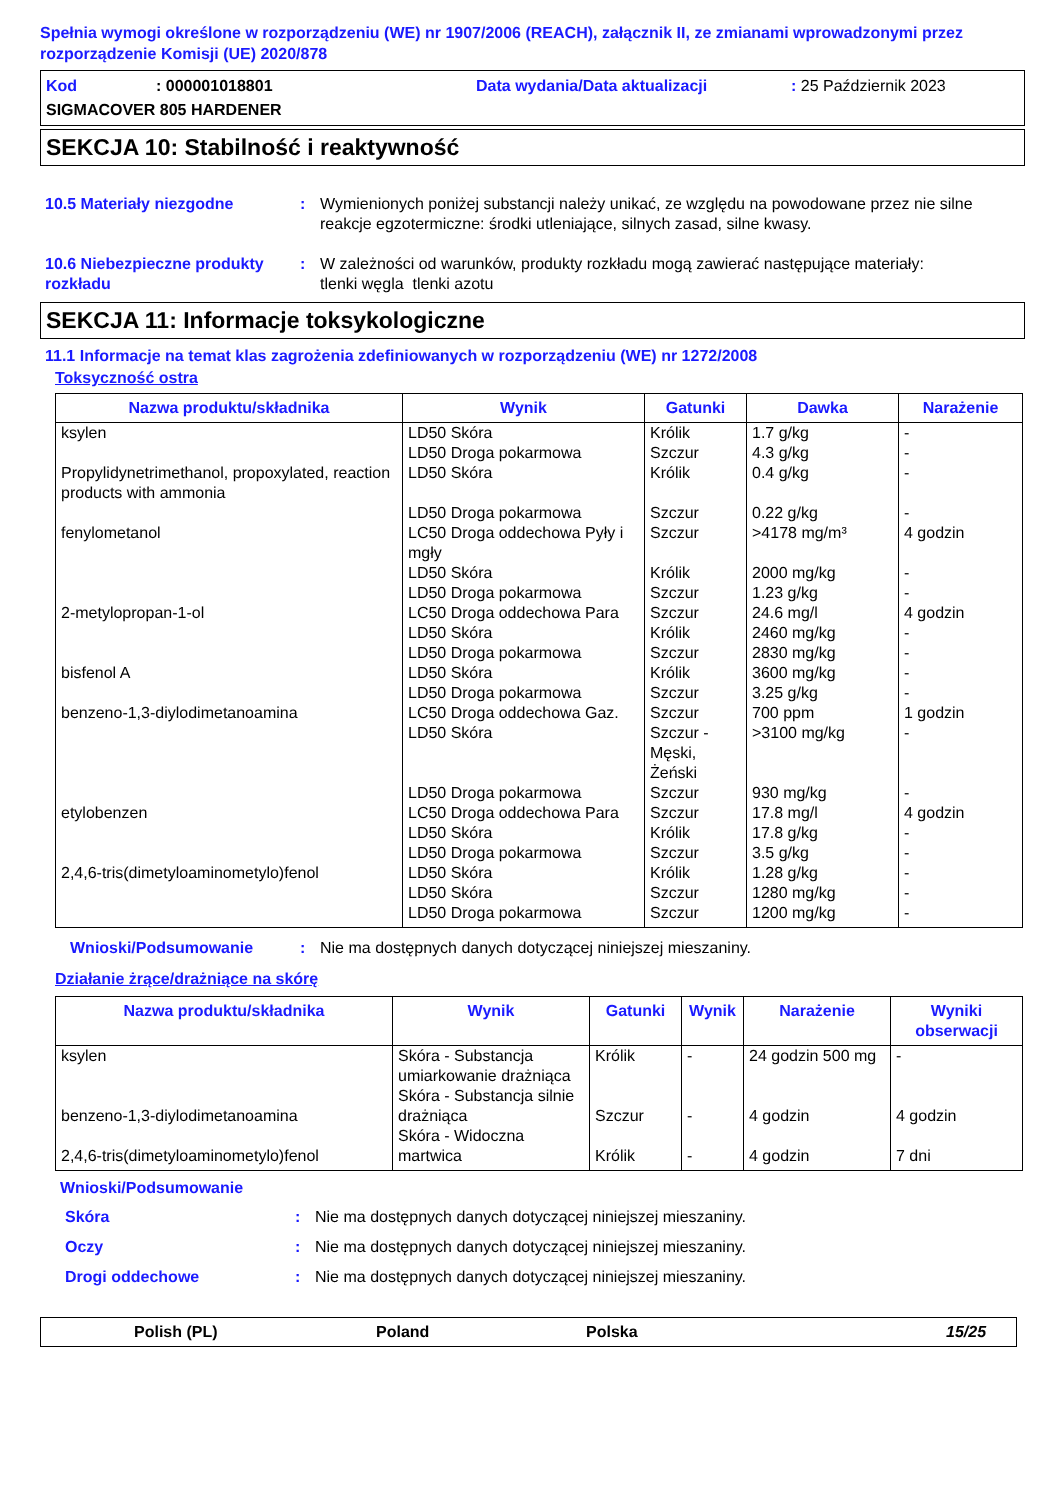Spełnia wymogi określone w rozporządzeniu (WE) nr 1907/2006 (REACH), załącznik II, ze zmianami wprowadzonymi przez rozporządzenie Komisji (UE) 2020/878
Kod: 000001018801 Data wydania/Data aktualizacji: 25 Październik 2023
SIGMACOVER 805 HARDENER
SEKCJA 10: Stabilność i reaktywność
10.5 Materiały niezgodne : Wymienionych poniżej substancji należy unikać, ze względu na powodowane przez nie silne reakcje egzotermiczne: środki utleniające, silnych zasad, silne kwasy.
10.6 Niebezpieczne produkty rozkładu
: W zależności od warunków, produkty rozkładu mogą zawierać następujące materiały:
tlenki węgla tlenki azotu
SEKCJA 11: Informacje toksykologiczne
11.1 Informacje na temat klas zagrożenia zdefiniowanych w rozporządzeniu (WE) nr 1272/2008
Toksyczność ostra
| Nazwa produktu/składnika | Wynik | Gatunki | Dawka | Narażenie |
| --- | --- | --- | --- | --- |
| ksylen Propylidynetrimethanol, propoxylated, reaction products with ammonia fenylometanol 2-metylopropan-1-ol bisfenol A benzeno-1,3-diylodimetanoamina etylobenzen 2,4,6-tris(dimetyloaminometylo)fenol | LD50 Skóra LD50 Droga pokarmowa LD50 Skóra LD50 Droga pokarmowa LC50 Droga oddechowa Pyły i mgły LD50 Skóra LD50 Droga pokarmowa LC50 Droga oddechowa Para LD50 Skóra LD50 Droga pokarmowa LD50 Skóra LD50 Droga pokarmowa LC50 Droga oddechowa Gaz. LD50 Skóra LD50 Droga pokarmowa LC50 Droga oddechowa Para LD50 Skóra LD50 Droga pokarmowa LD50 Skóra LD50 Skóra LD50 Droga pokarmowa | Królik Szczur Królik Szczur Szczur Królik Szczur Szczur Królik Szczur Królik Szczur Szczur Szczur - Męski, Żeński Szczur Szczur Królik Szczur Królik Szczur Szczur | 1.7 g/kg 4.3 g/kg 0.4 g/kg 0.22 g/kg >4178 mg/m³ 2000 mg/kg 1.23 g/kg 24.6 mg/l 2460 mg/kg 2830 mg/kg 3600 mg/kg 3.25 g/kg 700 ppm >3100 mg/kg 930 mg/kg 17.8 mg/l 17.8 g/kg 3.5 g/kg 1.28 g/kg 1280 mg/kg 1200 mg/kg | - - - - 4 godzin - - 4 godzin - - - - 1 godzin - - 4 godzin - - - - - |
Wnioski/Podsumowanie : Nie ma dostępnych danych dotyczącej niniejszej mieszaniny.
Działanie żrące/drażniące na skórę
| Nazwa produktu/składnika | Wynik | Gatunki | Wynik | Narażenie | Wyniki obserwacji |
| --- | --- | --- | --- | --- | --- |
| ksylen benzeno-1,3-diylodimetanoamina 2,4,6-tris(dimetyloaminometylo)fenol | Skóra - Substancja umiarkowanie drażniąca Skóra - Substancja silnie drażniąca Skóra - Widoczna martwica | Królik Szczur Królik | - - - | 24 godzin 500 mg 4 godzin 4 godzin | - 4 godzin 7 dni |
Wnioski/Podsumowanie
Skóra : Nie ma dostępnych danych dotyczącej niniejszej mieszaniny.
Oczy : Nie ma dostępnych danych dotyczącej niniejszej mieszaniny.
Drogi oddechowe : Nie ma dostępnych danych dotyczącej niniejszej mieszaniny.
Polish (PL) Poland Polska 15/25